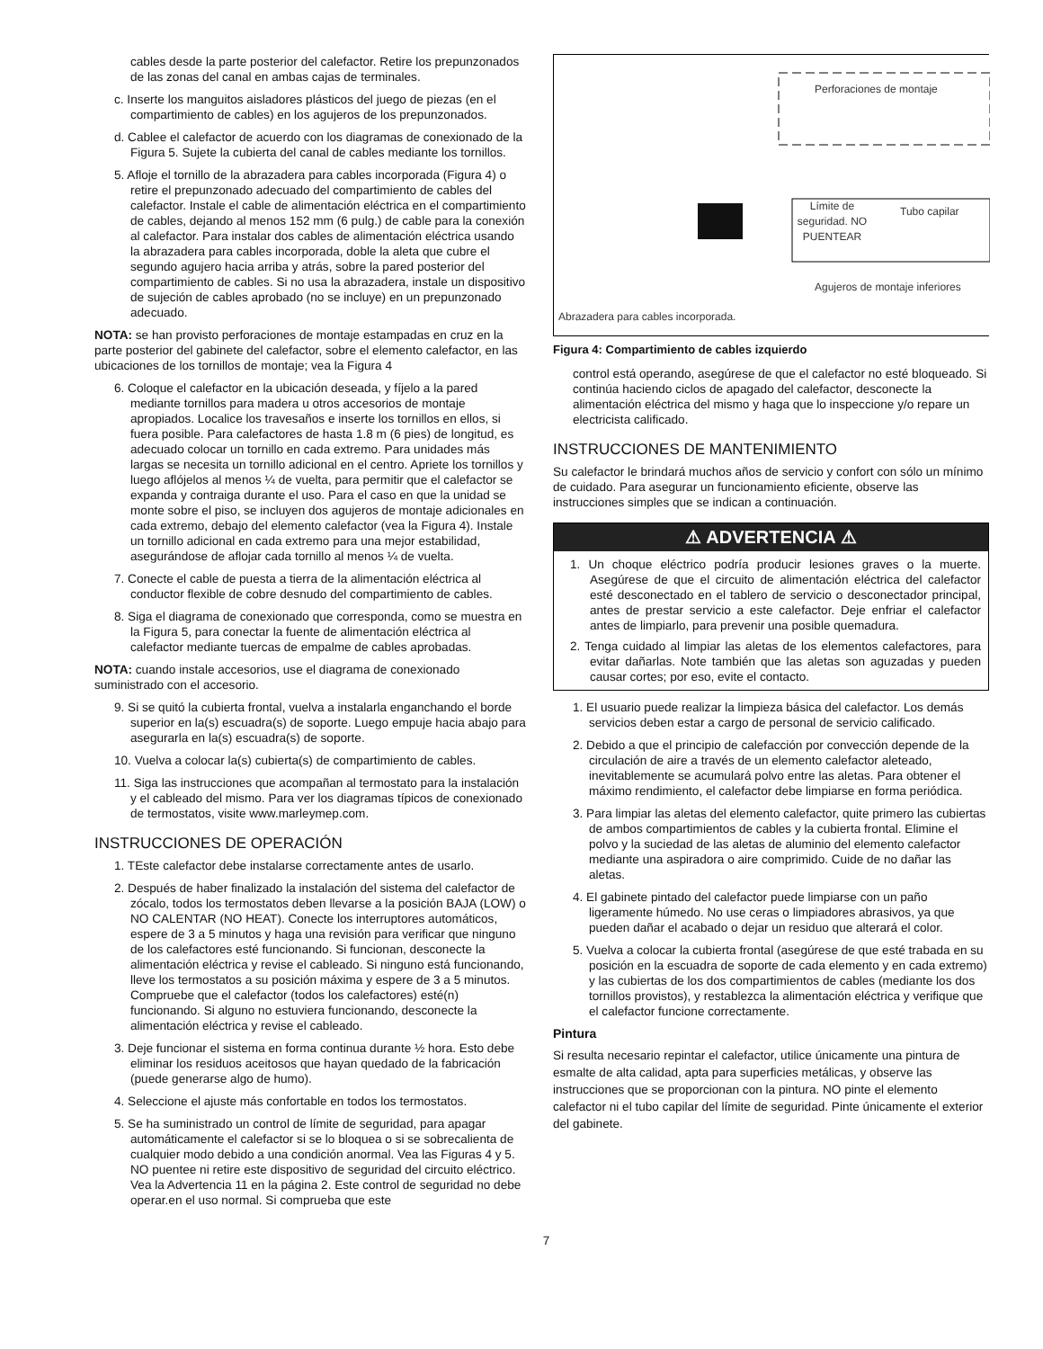cables desde la parte posterior del calefactor. Retire los prepunzonados de las zonas del canal en ambas cajas de terminales.
c. Inserte los manguitos aisladores plásticos del juego de piezas (en el compartimiento de cables) en los agujeros de los prepunzonados.
d. Cablee el calefactor de acuerdo con los diagramas de conexionado de la Figura 5. Sujete la cubierta del canal de cables mediante los tornillos.
5. Afloje el tornillo de la abrazadera para cables incorporada (Figura 4) o retire el prepunzonado adecuado del compartimiento de cables del calefactor. Instale el cable de alimentación eléctrica en el compartimiento de cables, dejando al menos 152 mm (6 pulg.) de cable para la conexión al calefactor. Para instalar dos cables de alimentación eléctrica usando la abrazadera para cables incorporada, doble la aleta que cubre el segundo agujero hacia arriba y atrás, sobre la pared posterior del compartimiento de cables. Si no usa la abrazadera, instale un dispositivo de sujeción de cables aprobado (no se incluye) en un prepunzonado adecuado.
NOTA: se han provisto perforaciones de montaje estampadas en cruz en la parte posterior del gabinete del calefactor, sobre el elemento calefactor, en las ubicaciones de los tornillos de montaje; vea la Figura 4
6. Coloque el calefactor en la ubicación deseada, y fíjelo a la pared mediante tornillos para madera u otros accesorios de montaje apropiados. Localice los travesaños e inserte los tornillos en ellos, si fuera posible. Para calefactores de hasta 1.8 m (6 pies) de longitud, es adecuado colocar un tornillo en cada extremo. Para unidades más largas se necesita un tornillo adicional en el centro. Apriete los tornillos y luego aflójelos al menos ¼ de vuelta, para permitir que el calefactor se expanda y contraiga durante el uso. Para el caso en que la unidad se monte sobre el piso, se incluyen dos agujeros de montaje adicionales en cada extremo, debajo del elemento calefactor (vea la Figura 4). Instale un tornillo adicional en cada extremo para una mejor estabilidad, asegurándose de aflojar cada tornillo al menos ¼ de vuelta.
7. Conecte el cable de puesta a tierra de la alimentación eléctrica al conductor flexible de cobre desnudo del compartimiento de cables.
8. Siga el diagrama de conexionado que corresponda, como se muestra en la Figura 5, para conectar la fuente de alimentación eléctrica al calefactor mediante tuercas de empalme de cables aprobadas.
NOTA: cuando instale accesorios, use el diagrama de conexionado suministrado con el accesorio.
9. Si se quitó la cubierta frontal, vuelva a instalarla enganchando el borde superior en la(s) escuadra(s) de soporte. Luego empuje hacia abajo para asegurarla en la(s) escuadra(s) de soporte.
10. Vuelva a colocar la(s) cubierta(s) de compartimiento de cables.
11. Siga las instrucciones que acompañan al termostato para la instalación y el cableado del mismo. Para ver los diagramas típicos de conexionado de termostatos, visite www.marleymep.com.
INSTRUCCIONES DE OPERACIÓN
1. TEste calefactor debe instalarse correctamente antes de usarlo.
2. Después de haber finalizado la instalación del sistema del calefactor de zócalo, todos los termostatos deben llevarse a la posición BAJA (LOW) o NO CALENTAR (NO HEAT). Conecte los interruptores automáticos, espere de 3 a 5 minutos y haga una revisión para verificar que ninguno de los calefactores esté funcionando. Si funcionan, desconecte la alimentación eléctrica y revise el cableado. Si ninguno está funcionando, lleve los termostatos a su posición máxima y espere de 3 a 5 minutos. Compruebe que el calefactor (todos los calefactores) esté(n) funcionando. Si alguno no estuviera funcionando, desconecte la alimentación eléctrica y revise el cableado.
3. Deje funcionar el sistema en forma continua durante ½ hora. Esto debe eliminar los residuos aceitosos que hayan quedado de la fabricación (puede generarse algo de humo).
4. Seleccione el ajuste más confortable en todos los termostatos.
5. Se ha suministrado un control de límite de seguridad, para apagar automáticamente el calefactor si se lo bloquea o si se sobrecalienta de cualquier modo debido a una condición anormal. Vea las Figuras 4 y 5. NO puentee ni retire este dispositivo de seguridad del circuito eléctrico. Vea la Advertencia 11 en la página 2. Este control de seguridad no debe operar.en el uso normal. Si comprueba que este
Perforaciones de montaje
Límite de seguridad. NO PUENTEAR
Tubo capilar
Agujeros de montaje inferiores
Abrazadera para cables incorporada.
Figura 4: Compartimiento de cables izquierdo
control está operando, asegúrese de que el calefactor no esté bloqueado. Si continúa haciendo ciclos de apagado del calefactor, desconecte la alimentación eléctrica del mismo y haga que lo inspeccione y/o repare un electricista calificado.
INSTRUCCIONES DE MANTENIMIENTO
Su calefactor le brindará muchos años de servicio y confort con sólo un mínimo de cuidado. Para asegurar un funcionamiento eficiente, observe las instrucciones simples que se indican a continuación.
⚠ ADVERTENCIA ⚠
1. Un choque eléctrico podría producir lesiones graves o la muerte. Asegúrese de que el circuito de alimentación eléctrica del calefactor esté desconectado en el tablero de servicio o desconectador principal, antes de prestar servicio a este calefactor. Deje enfriar el calefactor antes de limpiarlo, para prevenir una posible quemadura.
2. Tenga cuidado al limpiar las aletas de los elementos calefactores, para evitar dañarlas. Note también que las aletas son aguzadas y pueden causar cortes; por eso, evite el contacto.
1. El usuario puede realizar la limpieza básica del calefactor. Los demás servicios deben estar a cargo de personal de servicio calificado.
2. Debido a que el principio de calefacción por convección depende de la circulación de aire a través de un elemento calefactor aleteado, inevitablemente se acumulará polvo entre las aletas. Para obtener el máximo rendimiento, el calefactor debe limpiarse en forma periódica.
3. Para limpiar las aletas del elemento calefactor, quite primero las cubiertas de ambos compartimientos de cables y la cubierta frontal. Elimine el polvo y la suciedad de las aletas de aluminio del elemento calefactor mediante una aspiradora o aire comprimido. Cuide de no dañar las aletas.
4. El gabinete pintado del calefactor puede limpiarse con un paño ligeramente húmedo. No use ceras o limpiadores abrasivos, ya que pueden dañar el acabado o dejar un residuo que alterará el color.
5. Vuelva a colocar la cubierta frontal (asegúrese de que esté trabada en su posición en la escuadra de soporte de cada elemento y en cada extremo) y las cubiertas de los dos compartimientos de cables (mediante los dos tornillos provistos), y restablezca la alimentación eléctrica y verifique que el calefactor funcione correctamente.
Pintura
Si resulta necesario repintar el calefactor, utilice únicamente una pintura de esmalte de alta calidad, apta para superficies metálicas, y observe las instrucciones que se proporcionan con la pintura. NO pinte el elemento calefactor ni el tubo capilar del límite de seguridad. Pinte únicamente el exterior del gabinete.
7